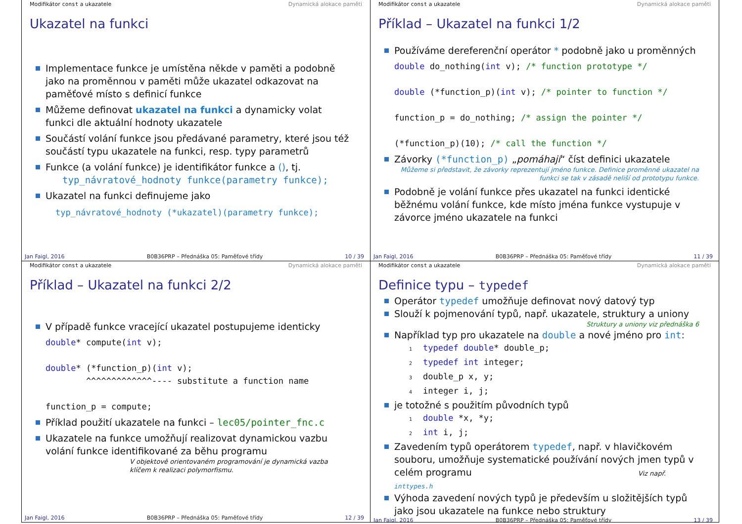Modifikátor const a ukazatele Dynamická alokace paměti
Ukazatel na funkci
Implementace funkce je umístěna někde v paměti a podobně jako na proměnnou v paměti může ukazatel odkazovat na paměťové místo s definicí funkce
Můžeme definovat ukazatel na funkci a dynamicky volat funkci dle aktuální hodnoty ukazatele
Součástí volání funkce jsou předávané parametry, které jsou též součástí typu ukazatele na funkci, resp. typy parametrů
Funkce (a volání funkce) je identifikátor funkce a (), tj.
typ_návratové_hodnoty funkce(parametry funkce);
Ukazatel na funkci definujeme jako
typ_návratové_hodnoty (*ukazatel)(parametry funkce);
Jan Faigl, 2016 B0B36PRP – Přednáška 05: Paměťové třídy 10 / 39
Modifikátor const a ukazatele Dynamická alokace paměti
Příklad – Ukazatel na funkci 1/2
Používáme dereferenční operátor * podobně jako u proměnných
double do_nothing(int v); /* function prototype */

double (*function_p)(int v); /* pointer to function */

function_p = do_nothing; /* assign the pointer */

(*function_p)(10); /* call the function */
Závorky (*function_p) „pomáhají“ číst definici ukazatele
Můžeme si představit, že závorky reprezentují jméno funkce. Definice proměnné ukazatel na funkci se tak v zásadě neliší od prototypu funkce.
Podobně je volání funkce přes ukazatel na funkci identické běžnému volání funkce, kde místo jména funkce vystupuje v závorce jméno ukazatele na funkci
Jan Faigl, 2016 B0B36PRP – Přednáška 05: Paměťové třídy 11 / 39
Modifikátor const a ukazatele Dynamická alokace paměti
Příklad – Ukazatel na funkci 2/2
V případě funkce vracející ukazatel postupujeme identicky
double* compute(int v);

double* (*function_p)(int v);
        ^^^^^^^^^^^^^---- substitute a function name

function_p = compute;
Příklad použití ukazatele na funkci – lec05/pointer_fnc.c
Ukazatele na funkce umožňují realizovat dynamickou vazbu volání funkce identifikované za běhu programu
V objektově orientovaném programování je dynamická vazba klíčem k realizaci polymorfismu.
Jan Faigl, 2016 B0B36PRP – Přednáška 05: Paměťové třídy 12 / 39
Modifikátor const a ukazatele Dynamická alokace paměti
Definice typu – typedef
Operátor typedef umožňuje definovat nový datový typ
Slouží k pojmenování typů, např. ukazatele, struktury a uniony
Struktury a uniony viz přednáška 6
Například typ pro ukazatele na double a nové jméno pro int:
1 typedef double* double_p;
2 typedef int integer;
3double_p x, y;
4integer i, j;
je totožné s použitím původních typů
1 double *x, *y;
2 int i, j;
Zavedením typů operátorem typedef, např. v hlavičkovém souboru, umožňuje systematické používání nových jmen typů v celém programu Viz např. inttypes.h
Výhoda zavedení nových typů je především u složitějších typů jako jsou ukazatele na funkce nebo struktury
Jan Faigl, 2016 B0B36PRP – Přednáška 05: Paměťové třídy 13 / 39